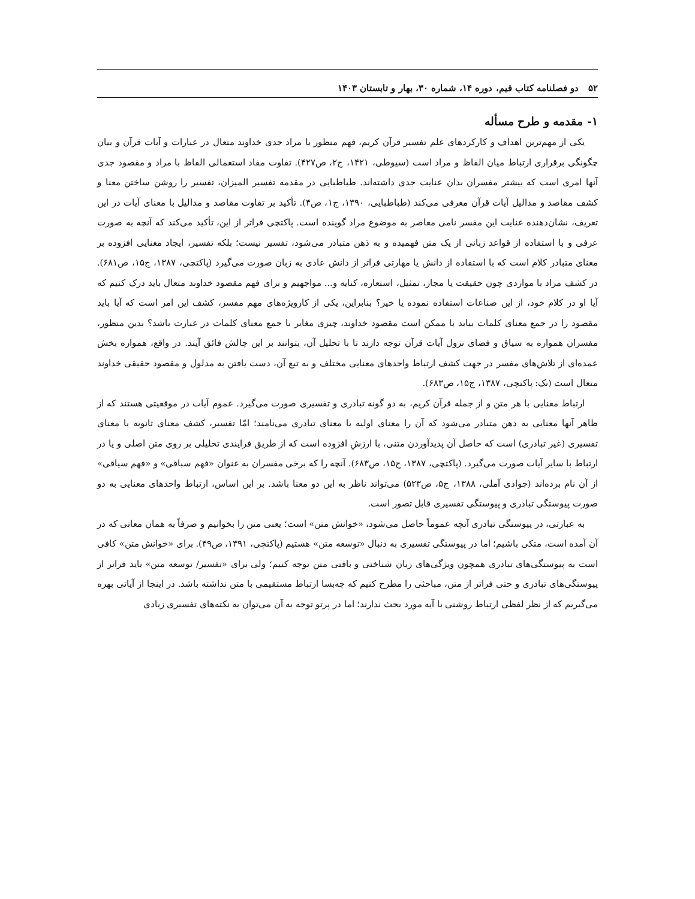۵۲ دو فصلنامه کتاب قیم، دوره ۱۴، شماره ۳۰، بهار و تابستان ۱۴۰۳
۱- مقدمه و طرح مسأله
یکی از مهم‌ترین اهداف و کارکردهای علم تفسیر قرآن کریم، فهم منظور یا مراد جدی خداوند متعال در عبارات و آیات قرآن و بیان چگونگی برقراری ارتباط میان الفاظ و مراد است (سیوطی، ۱۴۲۱، ج۲، ص۴۲۷). تفاوت مفاد استعمالی الفاظ با مراد و مقصود جدی آنها امری است که بیشتر مفسران بدان عنایت جدی داشته‌اند. طباطبایی در مقدمه تفسیر المیزان، تفسیر را روشن ساختن معنا و کشف مقاصد و مدالیل آیات قرآن معرفی می‌کند (طباطبایی، ۱۳۹۰، ج۱، ص۴). تأکید بر تفاوت مقاصد و مدالیل با معنای آیات در این تعریف، نشان‌دهنده عنایت این مفسر نامی معاصر به موضوع مراد گوینده است. پاکتچی فراتر از این، تأکید می‌کند که آنچه به صورت عرفی و با استفاده از قواعد زبانی از یک متن فهمیده و به ذهن متبادر می‌شود، تفسیر نیست؛ بلکه تفسیر، ایجاد معنایی افزوده بر معنای متبادر کلام است که با استفاده از دانش یا مهارتی فراتر از دانش عادی به زبان صورت می‌گیرد (پاکتچی، ۱۳۸۷، ج۱۵، ص۶۸۱). در کشف مراد با مواردی چون حقیقت یا مجاز، تمثیل، استعاره، کنایه و... مواجهیم و برای فهم مقصود خداوند متعال باید درک کنیم که آیا او در کلام خود، از این صناعات استفاده نموده یا خیر؟ بنابراین، یکی از کارویژه‌های مهم مفسر، کشف این امر است که آیا باید مقصود را در جمع معنای کلمات بیابد یا ممکن است مقصود خداوند، چیزی مغایر با جمع معنای کلمات در عبارت باشد؟ بدین منظور، مفسران همواره به سیاق و فضای نزول آیات قرآن توجه دارند تا با تحلیل آن، بتوانند بر این چالش فائق آیند. در واقع، همواره بخش عمده‌ای از تلاش‌های مفسر در جهت کشف ارتباط واحدهای معنایی مختلف و به تبع آن، دست یافتن به مدلول و مقصود حقیقی خداوند متعال است (نک: پاکتچی، ۱۳۸۷، ج۱۵، ص۶۸۳).
ارتباط معنایی با هر متن و از جمله قرآن کریم، به دو گونه تبادری و تفسیری صورت می‌گیرد. عموم آیات در موقعیتی هستند که از ظاهر آنها معنایی به ذهن متبادر می‌شود که آن را معنای اولیه یا معنای تبادری می‌نامند؛ امّا تفسیر، کشف معنای ثانویه یا معنای تفسیری (غیر تبادری) است که حاصل آن پدیدآوردن متنی، با ارزشِ افزوده است که از طریق فرایندی تحلیلی بر روی متن اصلی و یا در ارتباط با سایر آیات صورت می‌گیرد. (پاکتچی، ۱۳۸۷، ج۱۵، ص۶۸۳). آنچه را که برخی مفسران به عنوان «فهم سباقی» و «فهم سیاقی» از آن نام برده‌اند (جوادی آملی، ۱۳۸۸، ج۵، ص۵۲۳) می‌تواند ناظر به این دو معنا باشد. بر این اساس، ارتباط واحدهای معنایی به دو صورت پیوستگی تبادری و پیوستگی تفسیری قابل تصور است.
به عبارتی، در پیوستگی تبادری آنچه عموماً حاصل می‌شود، «خوانش متن» است؛ یعنی متن را بخوانیم و صرفاً به همان معانی که در آن آمده است، متکی باشیم؛ اما در پیوستگی تفسیری به دنبال «توسعه متن» هستیم (پاکتچی، ۱۳۹۱، ص۴۹). برای «خوانش متن» کافی است به پیوستگی‌های تبادری همچون ویژگی‌های زبان شناختی و بافتی متن توجه کنیم؛ ولی برای «تفسیر/ توسعه متن» باید فراتر از پیوستگی‌های تبادری و حتی فراتر از متن، مباحثی را مطرح کنیم که چه‌بسا ارتباط مستقیمی با متن نداشته باشد. در اینجا از آیاتی بهره می‌گیریم که از نظر لفظی ارتباط روشنی با آیه مورد بحث ندارند؛ اما در پرتو توجه به آن می‌توان به نکته‌های تفسیری زیادی